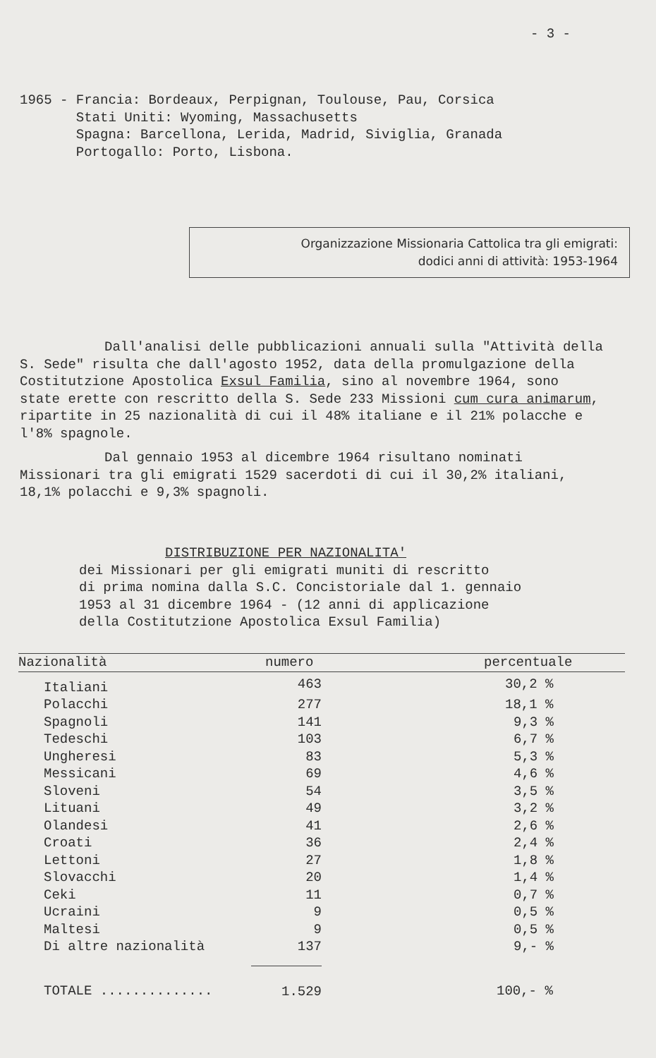- 3 -
1965 - Francia: Bordeaux, Perpignan, Toulouse, Pau, Corsica
Stati Uniti: Wyoming, Massachusetts
Spagna: Barcellona, Lerida, Madrid, Siviglia, Granada
Portogallo: Porto, Lisbona.
Organizzazione Missionaria Cattolica tra gli emigrati:
dodici anni di attività: 1953-1964
Dall'analisi delle pubblicazioni annuali sulla "Attività della S. Sede" risulta che dall'agosto 1952, data della promulgazione della Costitutzione Apostolica Exsul Familia, sino al novembre 1964, sono state erette con rescritto della S. Sede 233 Missioni cum cura animarum, ripartite in 25 nazionalità di cui il 48% italiane e il 21% polacche e l'8% spagnole.
Dal gennaio 1953 al dicembre 1964 risultano nominati Missionari tra gli emigrati 1529 sacerdoti di cui il 30,2% italiani, 18,1% polacchi e 9,3% spagnoli.
DISTRIBUZIONE PER NAZIONALITA'
dei Missionari per gli emigrati muniti di rescritto
di prima nomina dalla S.C. Concistoriale dal 1. gennaio
1953 al 31 dicembre 1964 - (12 anni di applicazione
della Costitutzione Apostolica Exsul Familia)
| Nazionalità | numero | percentuale |
| --- | --- | --- |
| Italiani | 463 | 30,2 % |
| Polacchi | 277 | 18,1 % |
| Spagnoli | 141 | 9,3 % |
| Tedeschi | 103 | 6,7 % |
| Ungheresi | 83 | 5,3 % |
| Messicani | 69 | 4,6 % |
| Sloveni | 54 | 3,5 % |
| Lituani | 49 | 3,2 % |
| Olandesi | 41 | 2,6 % |
| Croati | 36 | 2,4 % |
| Lettoni | 27 | 1,8 % |
| Slovacchi | 20 | 1,4 % |
| Ceki | 11 | 0,7 % |
| Ucraini | 9 | 0,5 % |
| Maltesi | 9 | 0,5 % |
| Di altre nazionalità | 137 | 9,- % |
| TOTALE .............. | 1.529 | 100,- % |